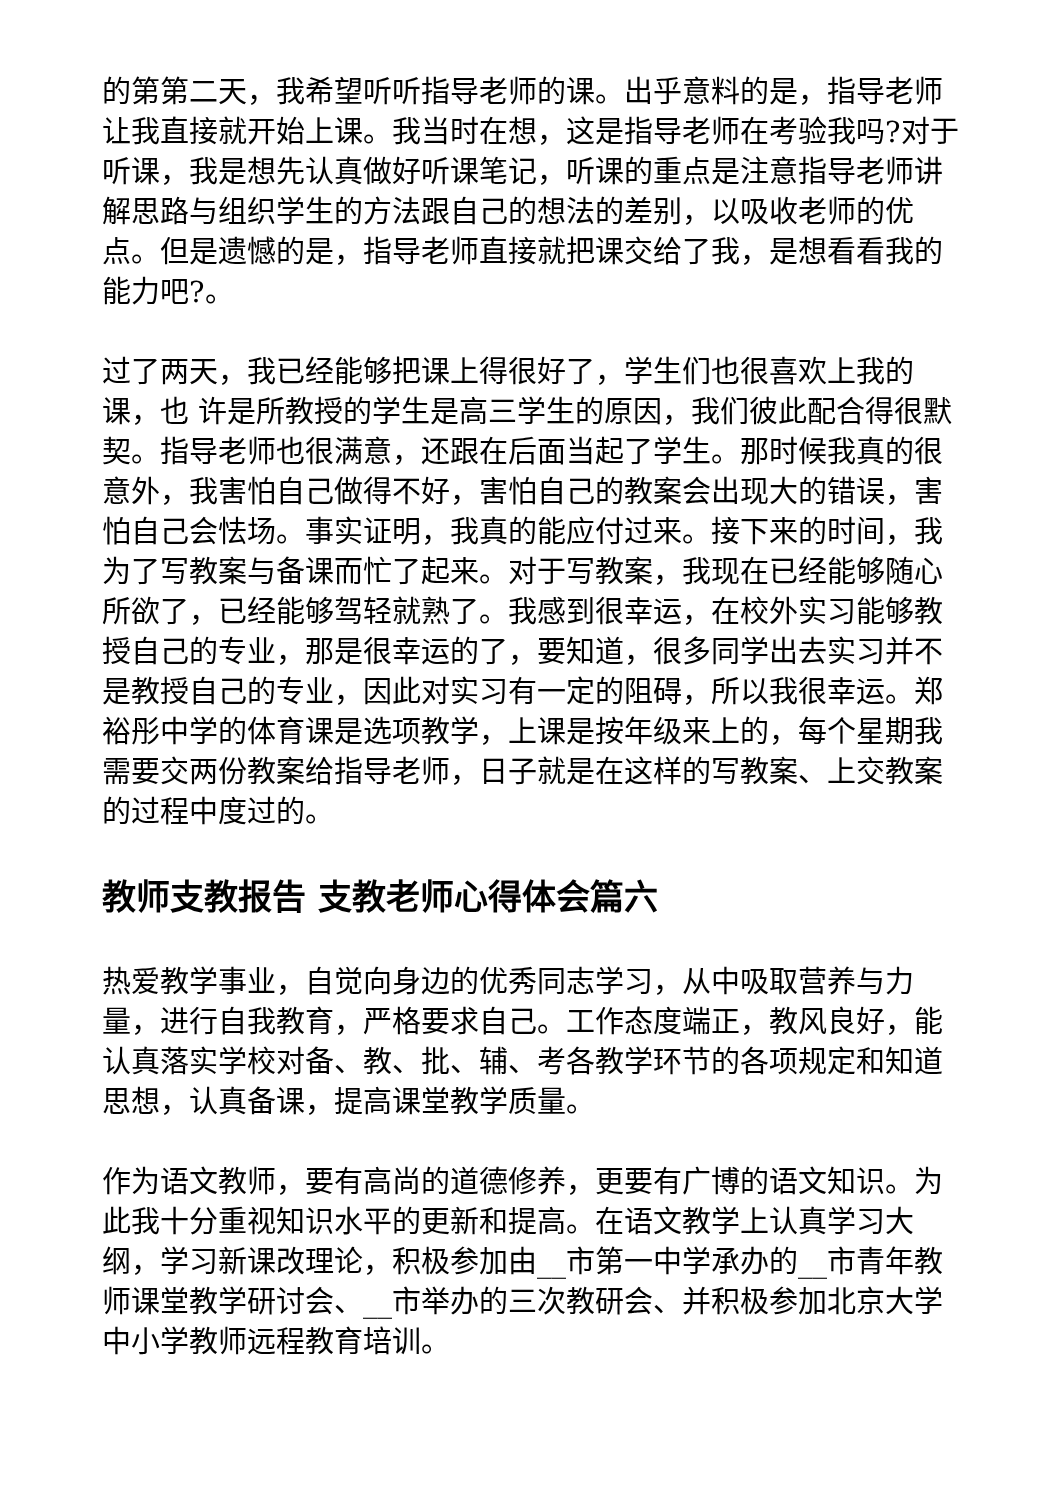的第第二天，我希望听听指导老师的课。出乎意料的是，指导老师让我直接就开始上课。我当时在想，这是指导老师在考验我吗?对于听课，我是想先认真做好听课笔记，听课的重点是注意指导老师讲解思路与组织学生的方法跟自己的想法的差别，以吸收老师的优点。但是遗憾的是，指导老师直接就把课交给了我，是想看看我的能力吧?。
过了两天，我已经能够把课上得很好了，学生们也很喜欢上我的课，也 许是所教授的学生是高三学生的原因，我们彼此配合得很默契。指导老师也很满意，还跟在后面当起了学生。那时候我真的很意外，我害怕自己做得不好，害怕自己的教案会出现大的错误，害怕自己会怯场。事实证明，我真的能应付过来。接下来的时间，我为了写教案与备课而忙了起来。对于写教案，我现在已经能够随心所欲了，已经能够驾轻就熟了。我感到很幸运，在校外实习能够教授自己的专业，那是很幸运的了，要知道，很多同学出去实习并不是教授自己的专业，因此对实习有一定的阻碍，所以我很幸运。郑裕彤中学的体育课是选项教学，上课是按年级来上的，每个星期我需要交两份教案给指导老师，日子就是在这样的写教案、上交教案的过程中度过的。
教师支教报告 支教老师心得体会篇六
热爱教学事业，自觉向身边的优秀同志学习，从中吸取营养与力量，进行自我教育，严格要求自己。工作态度端正，教风良好，能认真落实学校对备、教、批、辅、考各教学环节的各项规定和知道思想，认真备课，提高课堂教学质量。
作为语文教师，要有高尚的道德修养，更要有广博的语文知识。为此我十分重视知识水平的更新和提高。在语文教学上认真学习大纲，学习新课改理论，积极参加由__市第一中学承办的__市青年教师课堂教学研讨会、__市举办的三次教研会、并积极参加北京大学中小学教师远程教育培训。